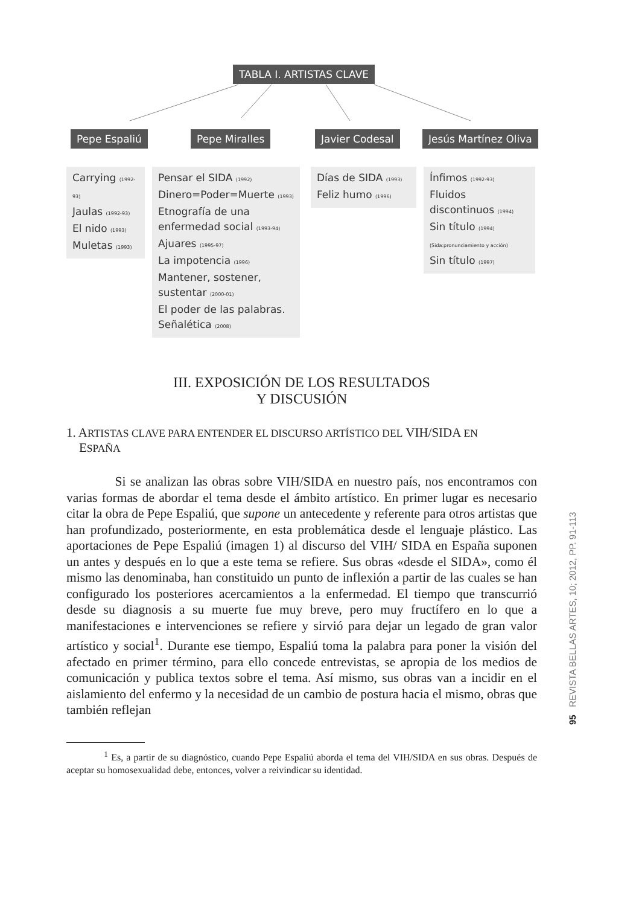TABLA I. ARTISTAS CLAVE
Pepe Espaliú Pepe Miralles Javier Codesal Jesús Martínez Oliva
Carrying (1992-93)
Jaulas (1992-93)
El nido (1993)
Muletas (1993)
Pensar el SIDA (1992)
Dinero=Poder=Muerte (1993)
Etnografía de una enfermedad social (1993-94)
Ajuares (1995-97)
La impotencia (1996)
Mantener, sostener, sustentar (2000-01)
El poder de las palabras. Señalética (2008)
Días de SIDA (1993)
Feliz humo (1996)
Ínfimos (1992-93)
Fluidos discontinuos (1994)
Sin título (1994) (Sida:pronunciamiento y acción)
Sin título (1997)
III. EXPOSICIÓN DE LOS RESULTADOS
Y DISCUSIÓN
1. ARTISTAS CLAVE PARA ENTENDER EL DISCURSO ARTÍSTICO DEL VIH/SIDA EN
ESPAÑA
Si se analizan las obras sobre VIH/SIDA en nuestro país, nos encontramos con varias formas de abordar el tema desde el ámbito artístico. En primer lugar es necesario citar la obra de Pepe Espaliú, que supone un antecedente y referente para otros artistas que han profundizado, posteriormente, en esta problemática desde el lenguaje plástico. Las aportaciones de Pepe Espaliú (imagen 1) al discurso del VIH/ SIDA en España suponen un antes y después en lo que a este tema se refiere. Sus obras «desde el SIDA», como él mismo las denominaba, han constituido un punto de inflexión a partir de las cuales se han configurado los posteriores acercamientos a la enfermedad. El tiempo que transcurrió desde su diagnosis a su muerte fue muy breve, pero muy fructífero en lo que a manifestaciones e intervenciones se refiere y sirvió para dejar un legado de gran valor artístico y social<sup>1</sup>. Durante ese tiempo, Espaliú toma la palabra para poner la visión del afectado en primer término, para ello concede entrevistas, se apropia de los medios de comunicación y publica textos sobre el tema. Así mismo, sus obras van a incidir en el aislamiento del enfermo y la necesidad de un cambio de postura hacia el mismo, obras que también reflejan
<sup>1</sup> Es, a partir de su diagnóstico, cuando Pepe Espaliú aborda el tema del VIH/SIDA en sus obras. Después de aceptar su homosexualidad debe, entonces, volver a reivindicar su identidad.
95 REVISTA BELLAS ARTES, 10; 2012, PP. 91-113